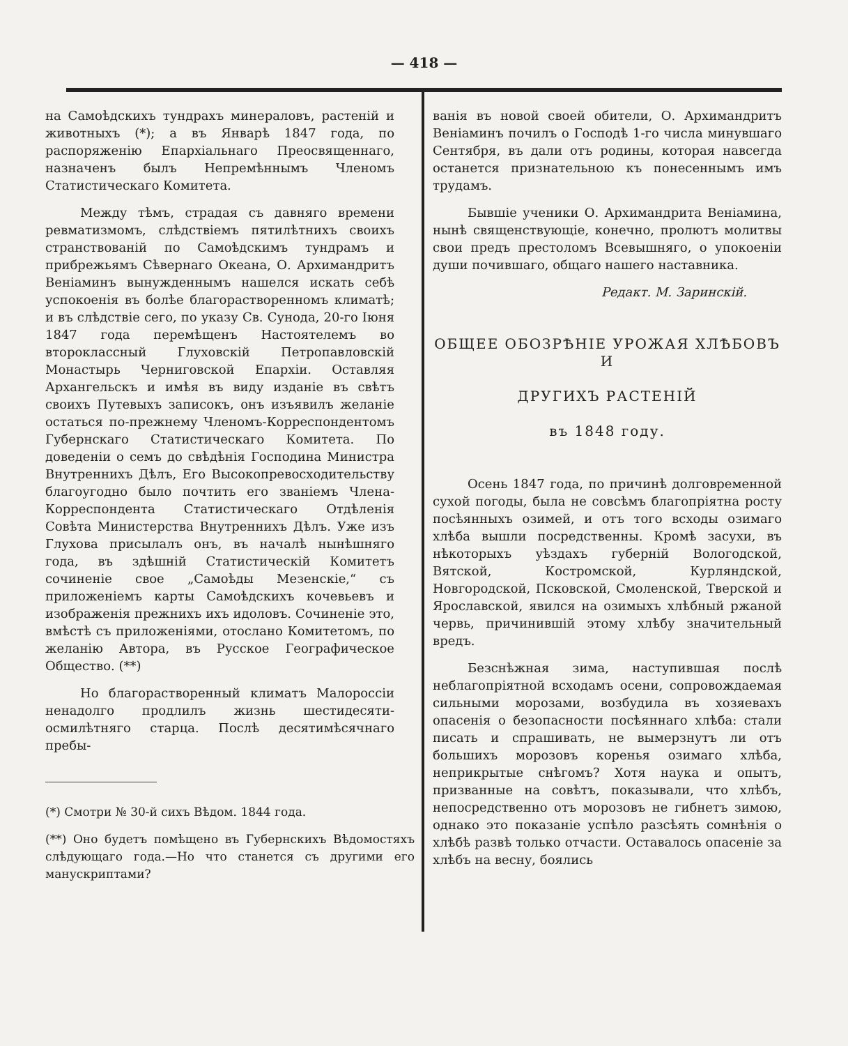— 418 —
на Самоѣдскихъ тундрахъ минераловъ, растеній и животныхъ (*); а въ Январѣ 1847 года, по распоряженію Епархіальнаго Преосвященнаго, назначенъ былъ Непремѣннымъ Членомъ Статистическаго Комитета.
Между тѣмъ, страдая съ давняго времени ревматизмомъ, слѣдствіемъ пятилѣтнихъ своихъ странствованій по Самоѣдскимъ тундрамъ и прибрежьямъ Сѣвернаго Океана, О. Архимандритъ Веніаминъ вынужденнымъ нашелся искать себѣ успокоенія въ болѣе благорастворенномъ климатѣ; и въ слѣдствіе сего, по указу Св. Сунода, 20-го Іюня 1847 года перемѣщенъ Настоятелемъ во второклассный Глуховскій Петропавловскій Монастырь Черниговской Епархіи. Оставляя Архангельскъ и имѣя въ виду изданіе въ свѣтъ своихъ Путевыхъ записокъ, онъ изъявилъ желаніе остаться по-прежнему Членомъ-Корреспондентомъ Губернскаго Статистическаго Комитета. По доведеніи о семъ до свѣдѣнія Господина Министра Внутреннихъ Дѣлъ, Его Высокопревосходительству благоугодно было почтить его званіемъ Члена-Корреспондента Статистическаго Отдѣленія Совѣта Министерства Внутреннихъ Дѣлъ. Уже изъ Глухова присылалъ онъ, въ началѣ нынѣшняго года, въ здѣшній Статистическій Комитетъ сочиненіе свое „Самоѣды Мезенскіе,“ съ приложеніемъ карты Самоѣдскихъ кочевьевъ и изображенія прежнихъ ихъ идоловъ. Сочиненіе это, вмѣстѣ съ приложеніями, отослано Комитетомъ, по желанію Автора, въ Русское Географическое Общество. (**)
Но благорастворенный климатъ Малороссіи ненадолго продлилъ жизнь шестидесяти-осмилѣтняго старца. Послѣ десятимѣсячнаго пребы-
(*) Смотри № 30-й сихъ Вѣдом. 1844 года.
(**) Оно будетъ помѣщено въ Губернскихъ Вѣдомостяхъ слѣдующаго года.—Но что станется съ другими его манускриптами?
ванія въ новой своей обители, О. Архимандритъ Веніаминъ почилъ о Господѣ 1-го числа минувшаго Сентября, въ дали отъ родины, которая навсегда останется признательною къ понесеннымъ имъ трудамъ.
Бывшіе ученики О. Архимандрита Веніамина, нынѣ священствующіе, конечно, пролютъ молитвы свои предъ престоломъ Всевышняго, о упокоеніи души почившаго, общаго нашего наставника.
Редакт. М. Заринскій.
ОБЩЕЕ ОБОЗРѢНІЕ УРОЖАЯ ХЛѢБОВЪ И
ДРУГИХЪ РАСТЕНІЙ
въ 1848 году.
Осень 1847 года, по причинѣ долговременной сухой погоды, была не совсѣмъ благопріятна росту посѣянныхъ озимей, и отъ того всходы озимаго хлѣба вышли посредственны. Кромѣ засухи, въ нѣкоторыхъ уѣздахъ губерній Вологодской, Вятской, Костромской, Курляндской, Новгородской, Псковской, Смоленской, Тверской и Ярославской, явился на озимыхъ хлѣбный ржаной червь, причинившій этому хлѣбу значительный вредъ.
Безснѣжная зима, наступившая послѣ неблагопріятной всходамъ осени, сопровождаемая сильными морозами, возбудила въ хозяевахъ опасенія о безопасности посѣяннаго хлѣба: стали писать и спрашивать, не вымерзнутъ ли отъ большихъ морозовъ коренья озимаго хлѣба, неприкрытые снѣгомъ? Хотя наука и опытъ, призванные на совѣтъ, показывали, что хлѣбъ, непосредственно отъ морозовъ не гибнетъ зимою, однако это показаніе успѣло разсѣять сомнѣнія о хлѣбѣ развѣ только отчасти. Оставалось опасеніе за хлѣбъ на весну, боялись